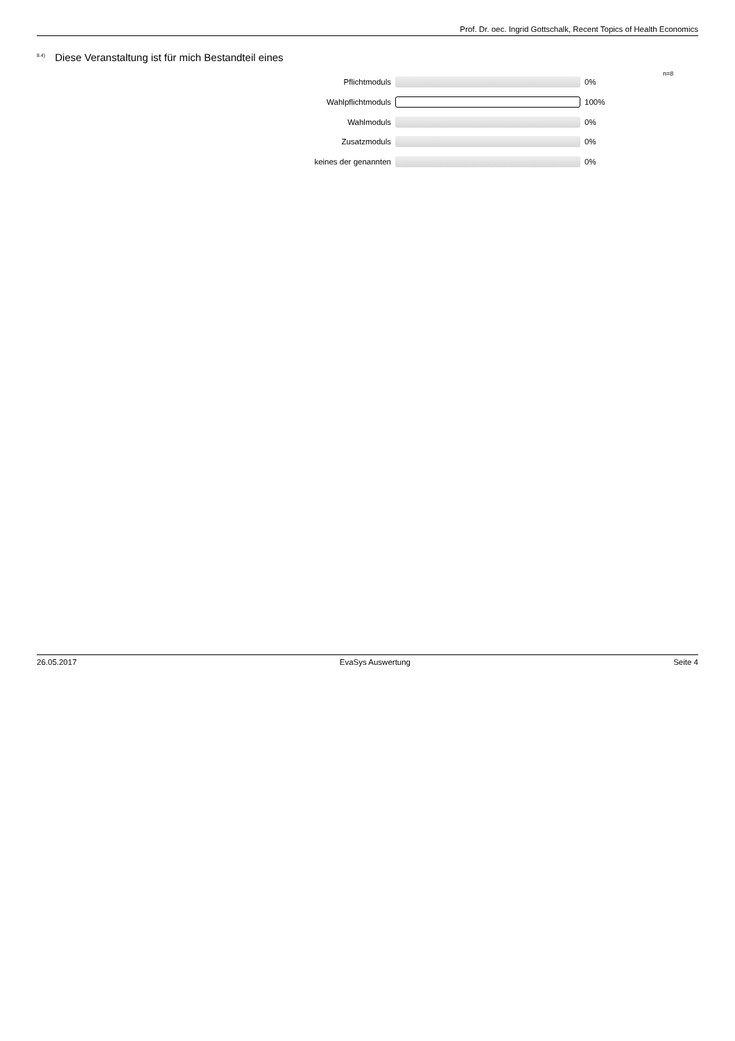Prof. Dr. oec. Ingrid Gottschalk, Recent Topics of Health Economics
<sup>8.4)</sup> Diese Veranstaltung ist für mich Bestandteil eines
n=8
Pflichtmoduls 0%
Wahlpflichtmoduls 100%
Wahlmoduls 0%
Zusatzmoduls 0%
keines der genannten 0%
26.05.2017 EvaSys Auswertung Seite 4